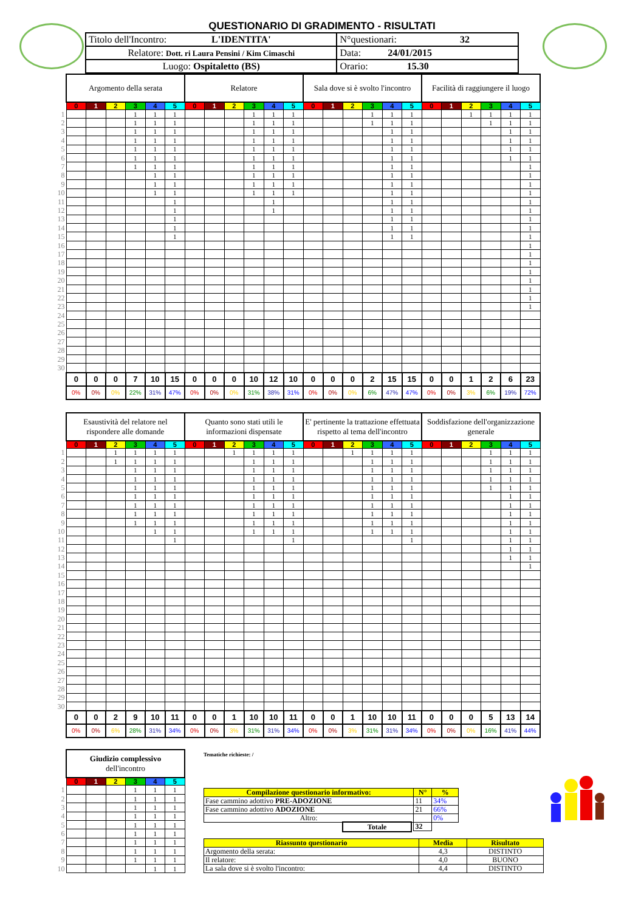QUESTIONARIO DI GRADIMENTO - RISULTATI
| Titolo dell'Incontro: L'IDENTITA' | N°questionari: 32 |
| Relatore: Dott. ri Laura Pensini / Kim Cimaschi | Data: 24/01/2015 |
| Luogo: Ospitaletto (BS) | Orario: 15.30 |
| | Argomento della serata | | | | | | Relatore | | | | | | Sala dove si è svolto l'incontro | | | | | | Facilità di raggiungere il luogo | | | | | |
| | 0 | 1 | 2 | 3 | 4 | 5 | 0 | 1 | 2 | 3 | 4 | 5 | 0 | 1 | 2 | 3 | 4 | 5 | 0 | 1 | 2 | 3 | 4 | 5 |
| 1 | | | | 1 | 1 | 1 | | | | 1 | 1 | 1 | | | | 1 | 1 | 1 | | | 1 | 1 | 1 | 1 |
| 2 | | | | 1 | 1 | 1 | | | | 1 | 1 | 1 | | | | 1 | 1 | 1 | | | | 1 | 1 | 1 |
| 3 | | | | 1 | 1 | 1 | | | | 1 | 1 | 1 | | | | | 1 | 1 | | | | | 1 | 1 |
| 4 | | | | 1 | 1 | 1 | | | | 1 | 1 | 1 | | | | | 1 | 1 | | | | | 1 | 1 |
| 5 | | | | 1 | 1 | 1 | | | | 1 | 1 | 1 | | | | | 1 | 1 | | | | | 1 | 1 |
| 6 | | | | 1 | 1 | 1 | | | | 1 | 1 | 1 | | | | | 1 | 1 | | | | | 1 | 1 |
| 7 | | | | 1 | 1 | 1 | | | | 1 | 1 | 1 | | | | | 1 | 1 | | | | | | 1 |
| 8 | | | | | 1 | 1 | | | | 1 | 1 | 1 | | | | | 1 | 1 | | | | | | 1 |
| 9 | | | | | 1 | 1 | | | | 1 | 1 | 1 | | | | | 1 | 1 | | | | | | 1 |
| 10 | | | | | 1 | 1 | | | | 1 | 1 | 1 | | | | | 1 | 1 | | | | | | 1 |
| 11 | | | | | | 1 | | | | | 1 | | | | | | 1 | 1 | | | | | | 1 |
| 12 | | | | | | 1 | | | | | 1 | | | | | | 1 | 1 | | | | | | 1 |
| 13 | | | | | | 1 | | | | | | | | | | | 1 | 1 | | | | | | 1 |
| 14 | | | | | | 1 | | | | | | | | | | | 1 | 1 | | | | | | 1 |
| 15 | | | | | | 1 | | | | | | | | | | | 1 | 1 | | | | | | 1 |
| 16 | | | | | | | | | | | | | | | | | | | | | | | | 1 |
| 17 | | | | | | | | | | | | | | | | | | | | | | | | 1 |
| 18 | | | | | | | | | | | | | | | | | | | | | | | | 1 |
| 19 | | | | | | | | | | | | | | | | | | | | | | | | 1 |
| 20 | | | | | | | | | | | | | | | | | | | | | | | | 1 |
| 21 | | | | | | | | | | | | | | | | | | | | | | | | 1 |
| 22 | | | | | | | | | | | | | | | | | | | | | | | | 1 |
| 23 | | | | | | | | | | | | | | | | | | | | | | | | 1 |
| 24 | | | | | | | | | | | | | | | | | | | | | | | | |
| 25 | | | | | | | | | | | | | | | | | | | | | | | | |
| 26 | | | | | | | | | | | | | | | | | | | | | | | | |
| 27 | | | | | | | | | | | | | | | | | | | | | | | | |
| 28 | | | | | | | | | | | | | | | | | | | | | | | | |
| 29 | | | | | | | | | | | | | | | | | | | | | | | | |
| 30 | | | | | | | | | | | | | | | | | | | | | | | | |
| | 0 | 0 | 0 | 7 | 10 | 15 | 0 | 0 | 0 | 10 | 12 | 10 | 0 | 0 | 0 | 2 | 15 | 15 | 0 | 0 | 1 | 2 | 6 | 23 |
| | 0% | 0% | 0% | 22% | 31% | 47% | 0% | 0% | 0% | 31% | 38% | 31% | 0% | 0% | 0% | 6% | 47% | 47% | 0% | 0% | 3% | 6% | 19% | 72% |
| | Esaustività del relatore nel rispondere alle domande | | | | | | Quanto sono stati utili le informazioni dispensate | | | | | | E' pertinente la trattazione effettuata rispetto al tema dell'incontro | | | | | | Soddisfazione dell'organizzazione generale | | | | | |
| | 0 | 1 | 2 | 3 | 4 | 5 | 0 | 1 | 2 | 3 | 4 | 5 | 0 | 1 | 2 | 3 | 4 | 5 | 0 | 1 | 2 | 3 | 4 | 5 |
| 1 | | | 1 | 1 | 1 | 1 | | | 1 | 1 | 1 | 1 | | | 1 | 1 | 1 | 1 | | | | 1 | 1 | 1 |
| 2 | | | 1 | 1 | 1 | 1 | | | | 1 | 1 | 1 | | | | 1 | 1 | 1 | | | | 1 | 1 | 1 |
| 3 | | | | 1 | 1 | 1 | | | | 1 | 1 | 1 | | | | 1 | 1 | 1 | | | | 1 | 1 | 1 |
| 4 | | | | 1 | 1 | 1 | | | | 1 | 1 | 1 | | | | 1 | 1 | 1 | | | | 1 | 1 | 1 |
| 5 | | | | 1 | 1 | 1 | | | | 1 | 1 | 1 | | | | 1 | 1 | 1 | | | | 1 | 1 | 1 |
| 6 | | | | 1 | 1 | 1 | | | | 1 | 1 | 1 | | | | 1 | 1 | 1 | | | | | 1 | 1 |
| 7 | | | | 1 | 1 | 1 | | | | 1 | 1 | 1 | | | | 1 | 1 | 1 | | | | | 1 | 1 |
| 8 | | | | 1 | 1 | 1 | | | | 1 | 1 | 1 | | | | 1 | 1 | 1 | | | | | 1 | 1 |
| 9 | | | | 1 | 1 | 1 | | | | 1 | 1 | 1 | | | | 1 | 1 | 1 | | | | | 1 | 1 |
| 10 | | | | | 1 | 1 | | | | 1 | 1 | 1 | | | | 1 | 1 | 1 | | | | | 1 | 1 |
| 11 | | | | | | 1 | | | | | | 1 | | | | | | 1 | | | | | 1 | 1 |
| 12 | | | | | | | | | | | | | | | | | | | | | | | 1 | 1 |
| 13 | | | | | | | | | | | | | | | | | | | | | | | 1 | 1 |
| 14 | | | | | | | | | | | | | | | | | | | | | | | | 1 |
| 15 | | | | | | | | | | | | | | | | | | | | | | | | |
| 16 | | | | | | | | | | | | | | | | | | | | | | | | |
| 17 | | | | | | | | | | | | | | | | | | | | | | | | |
| 18 | | | | | | | | | | | | | | | | | | | | | | | | |
| 19 | | | | | | | | | | | | | | | | | | | | | | | | |
| 20 | | | | | | | | | | | | | | | | | | | | | | | | |
| 21 | | | | | | | | | | | | | | | | | | | | | | | | |
| 22 | | | | | | | | | | | | | | | | | | | | | | | | |
| 23 | | | | | | | | | | | | | | | | | | | | | | | | |
| 24 | | | | | | | | | | | | | | | | | | | | | | | | |
| 25 | | | | | | | | | | | | | | | | | | | | | | | | |
| 26 | | | | | | | | | | | | | | | | | | | | | | | | |
| 27 | | | | | | | | | | | | | | | | | | | | | | | | |
| 28 | | | | | | | | | | | | | | | | | | | | | | | | |
| 29 | | | | | | | | | | | | | | | | | | | | | | | | |
| 30 | | | | | | | | | | | | | | | | | | | | | | | | |
| | 0 | 0 | 2 | 9 | 10 | 11 | 0 | 0 | 1 | 10 | 10 | 11 | 0 | 0 | 1 | 10 | 10 | 11 | 0 | 0 | 0 | 5 | 13 | 14 |
| | 0% | 0% | 6% | 28% | 31% | 34% | 0% | 0% | 3% | 31% | 31% | 34% | 0% | 0% | 3% | 31% | 31% | 34% | 0% | 0% | 0% | 16% | 41% | 44% |
| | Giudizio complessivo dell'incontro | | | | | |
| | 0 | 1 | 2 | 3 | 4 | 5 |
| 1 | | | | 1 | 1 | 1 |
| 2 | | | | 1 | 1 | 1 |
| 3 | | | | 1 | 1 | 1 |
| 4 | | | | 1 | 1 | 1 |
| 5 | | | | 1 | 1 | 1 |
| 6 | | | | 1 | 1 | 1 |
| 7 | | | | 1 | 1 | 1 |
| 8 | | | | 1 | 1 | 1 |
| 9 | | | | 1 | 1 | 1 |
| 10 | | | | | 1 | 1 |
Tematiche richieste: /
| Compilazione questionario informativo: | N° | % |
| Fase cammino adottivo PRE-ADOZIONE | 11 | 34% |
| Fase cammino adottivo ADOZIONE | 21 | 66% |
| Altro: | | 0% |
| Totale | 32 | |
| Riassunto questionario | Media | Risultato |
| Argomento della serata: | 4,3 | DISTINTO |
| Il relatore: | 4,0 | BUONO |
| La sala dove si è svolto l'incontro: | 4,4 | DISTINTO |